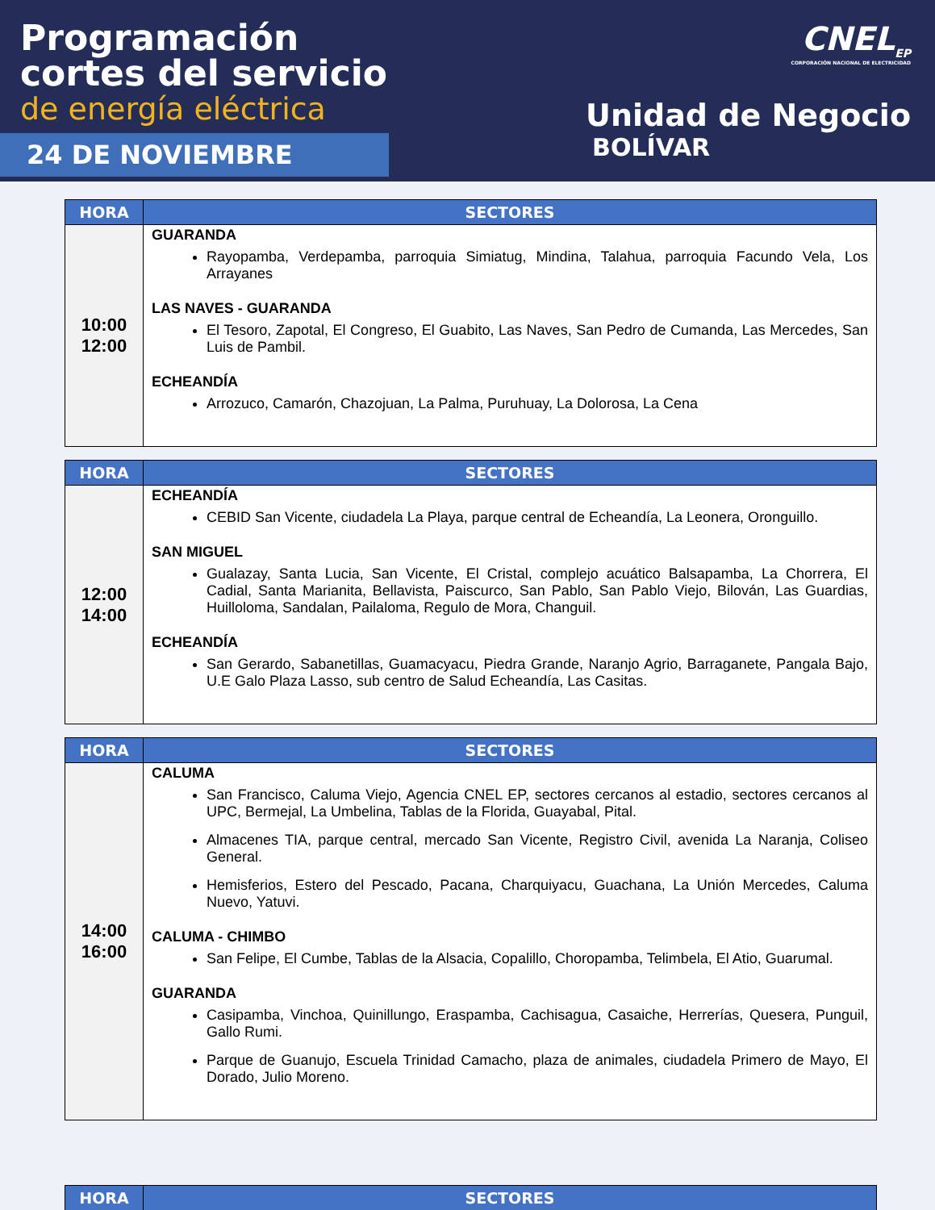Programación
cortes del servicio
de energía eléctrica
24 DE NOVIEMBRE
CNEL<sub>EP</sub>
CORPORACIÓN NACIONAL DE ELECTRICIDAD
Unidad de Negocio
BOLÍVAR
| HORA | SECTORES |
| --- | --- |
| 10:00 12:00 | GUARANDA Rayopamba, Verdepamba, parroquia Simiatug, Mindina, Talahua, parroquia Facundo Vela, Los Arrayanes LAS NAVES - GUARANDA El Tesoro, Zapotal, El Congreso, El Guabito, Las Naves, San Pedro de Cumanda, Las Mercedes, San Luis de Pambil. ECHEANDÍA Arrozuco, Camarón, Chazojuan, La Palma, Puruhuay, La Dolorosa, La Cena |
| HORA | SECTORES |
| --- | --- |
| 12:00 14:00 | ECHEANDÍA CEBID San Vicente, ciudadela La Playa, parque central de Echeandía, La Leonera, Oronguillo. SAN MIGUEL Gualazay, Santa Lucia, San Vicente, El Cristal, complejo acuático Balsapamba, La Chorrera, El Cadial, Santa Marianita, Bellavista, Paiscurco, San Pablo, San Pablo Viejo, Bilován, Las Guardias, Huilloloma, Sandalan, Pailaloma, Regulo de Mora, Changuil. ECHEANDÍA San Gerardo, Sabanetillas, Guamacyacu, Piedra Grande, Naranjo Agrio, Barraganete, Pangala Bajo, U.E Galo Plaza Lasso, sub centro de Salud Echeandía, Las Casitas. |
| HORA | SECTORES |
| --- | --- |
| 14:00 16:00 | CALUMA San Francisco, Caluma Viejo, Agencia CNEL EP, sectores cercanos al estadio, sectores cercanos al UPC, Bermejal, La Umbelina, Tablas de la Florida, Guayabal, Pital. Almacenes TIA, parque central, mercado San Vicente, Registro Civil, avenida La Naranja, Coliseo General. Hemisferios, Estero del Pescado, Pacana, Charquiyacu, Guachana, La Unión Mercedes, Caluma Nuevo, Yatuvi. CALUMA - CHIMBO San Felipe, El Cumbe, Tablas de la Alsacia, Copalillo, Choropamba, Telimbela, El Atio, Guarumal. GUARANDA Casipamba, Vinchoa, Quinillungo, Eraspamba, Cachisagua, Casaiche, Herrerías, Quesera, Punguil, Gallo Rumi. Parque de Guanujo, Escuela Trinidad Camacho, plaza de animales, ciudadela Primero de Mayo, El Dorado, Julio Moreno. |
| HORA | SECTORES |
| --- | --- |